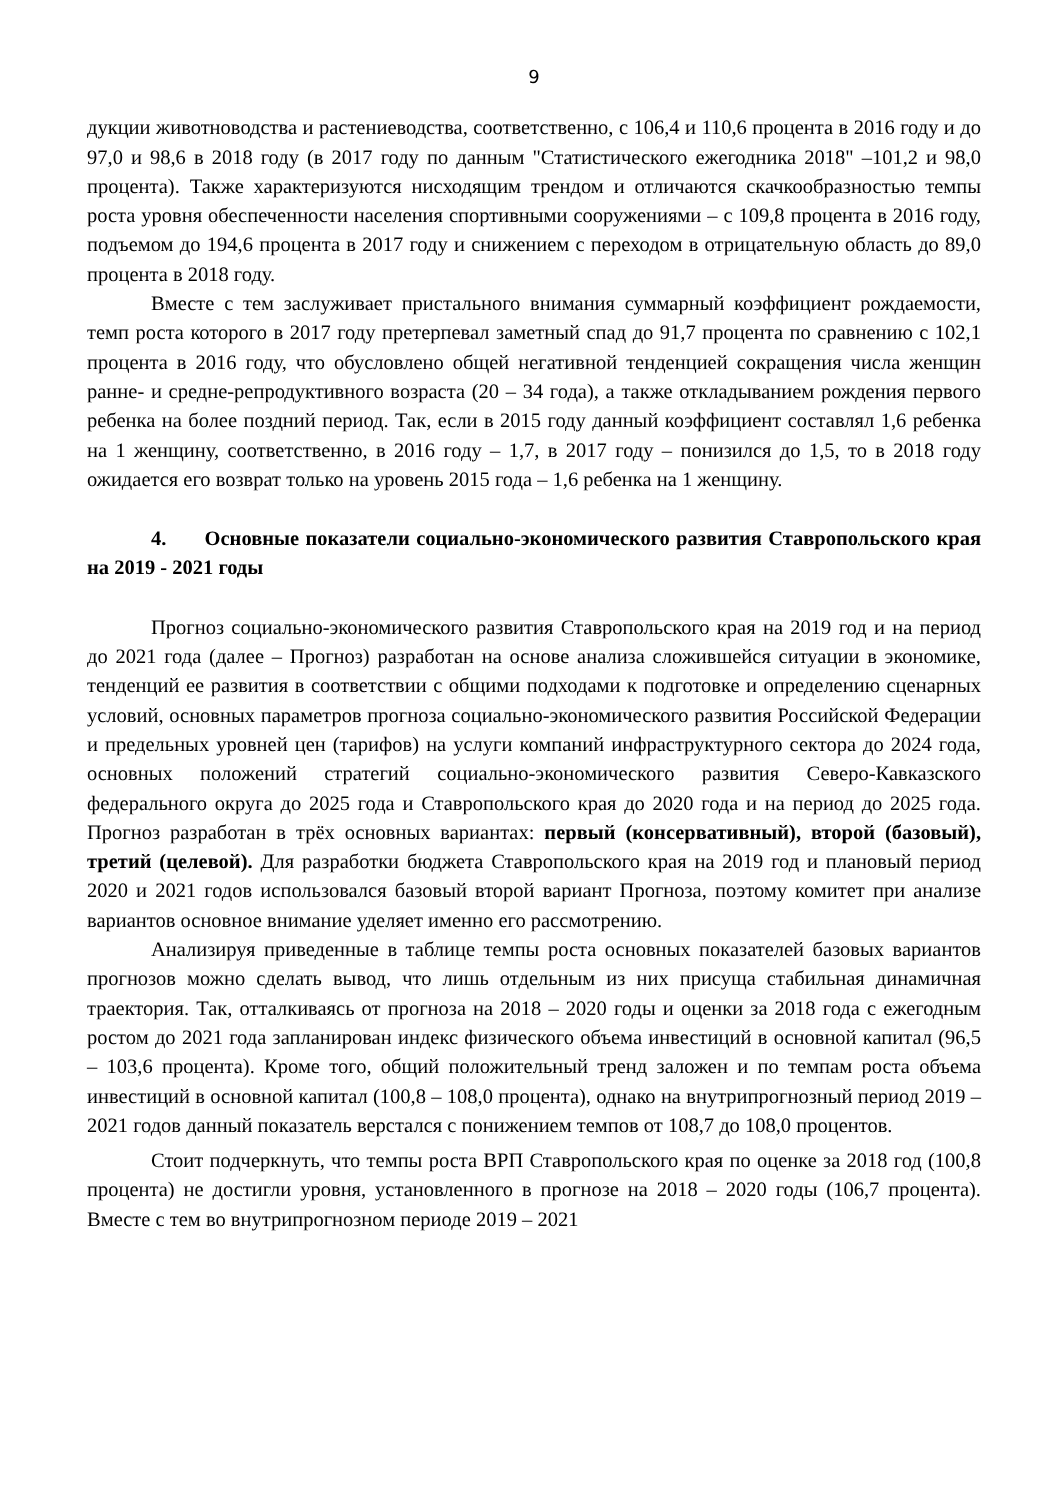9
дукции животноводства и растениеводства, соответственно, с 106,4 и 110,6 процента в 2016 году и до 97,0 и 98,6 в 2018 году (в 2017 году по данным "Статистического ежегодника 2018" –101,2 и 98,0 процента). Также характеризуются нисходящим трендом и отличаются скачкообразностью темпы роста уровня обеспеченности населения спортивными сооружениями – с 109,8 процента в 2016 году, подъемом до 194,6 процента в 2017 году и снижением с переходом в отрицательную область до 89,0 процента в 2018 году.
Вместе с тем заслуживает пристального внимания суммарный коэффициент рождаемости, темп роста которого в 2017 году претерпевал заметный спад до 91,7 процента по сравнению с 102,1 процента в 2016 году, что обусловлено общей негативной тенденцией сокращения числа женщин ранне- и средне-репродуктивного возраста (20 – 34 года), а также откладыванием рождения первого ребенка на более поздний период. Так, если в 2015 году данный коэффициент составлял 1,6 ребенка на 1 женщину, соответственно, в 2016 году – 1,7, в 2017 году – понизился до 1,5, то в 2018 году ожидается его возврат только на уровень 2015 года – 1,6 ребенка на 1 женщину.
4. Основные показатели социально-экономического развития Ставропольского края на 2019 - 2021 годы
Прогноз социально-экономического развития Ставропольского края на 2019 год и на период до 2021 года (далее – Прогноз) разработан на основе анализа сложившейся ситуации в экономике, тенденций ее развития в соответствии с общими подходами к подготовке и определению сценарных условий, основных параметров прогноза социально-экономического развития Российской Федерации и предельных уровней цен (тарифов) на услуги компаний инфраструктурного сектора до 2024 года, основных положений стратегий социально-экономического развития Северо-Кавказского федерального округа до 2025 года и Ставропольского края до 2020 года и на период до 2025 года. Прогноз разработан в трёх основных вариантах: первый (консервативный), второй (базовый), третий (целевой). Для разработки бюджета Ставропольского края на 2019 год и плановый период 2020 и 2021 годов использовался базовый второй вариант Прогноза, поэтому комитет при анализе вариантов основное внимание уделяет именно его рассмотрению.
Анализируя приведенные в таблице темпы роста основных показателей базовых вариантов прогнозов можно сделать вывод, что лишь отдельным из них присуща стабильная динамичная траектория. Так, отталкиваясь от прогноза на 2018 – 2020 годы и оценки за 2018 года с ежегодным ростом до 2021 года запланирован индекс физического объема инвестиций в основной капитал (96,5 – 103,6 процента). Кроме того, общий положительный тренд заложен и по темпам роста объема инвестиций в основной капитал (100,8 – 108,0 процента), однако на внутрипрогнозный период 2019 – 2021 годов данный показатель верстался с понижением темпов от 108,7 до 108,0 процентов.
Стоит подчеркнуть, что темпы роста ВРП Ставропольского края по оценке за 2018 год (100,8 процента) не достигли уровня, установленного в прогнозе на 2018 – 2020 годы (106,7 процента). Вместе с тем во внутрипрогнозном периоде 2019 – 2021